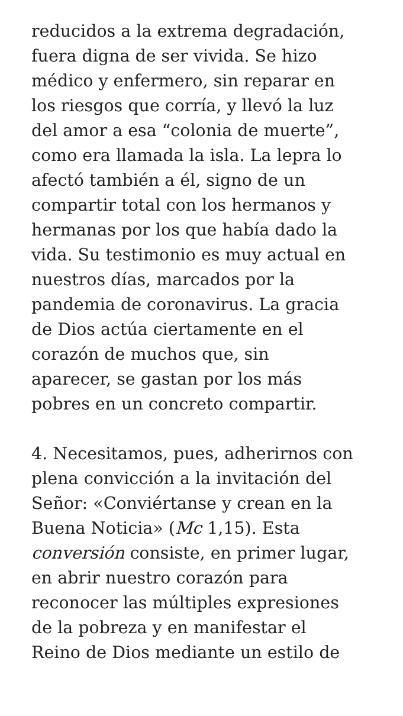reducidos a la extrema degradación,
fuera digna de ser vivida. Se hizo
médico y enfermero, sin reparar en
los riesgos que corría, y llevó la luz
del amor a esa “colonia de muerte”,
como era llamada la isla. La lepra lo
afectó también a él, signo de un
compartir total con los hermanos y
hermanas por los que había dado la
vida. Su testimonio es muy actual en
nuestros días, marcados por la
pandemia de coronavirus. La gracia
de Dios actúa ciertamente en el
corazón de muchos que, sin
aparecer, se gastan por los más
pobres en un concreto compartir.
4. Necesitamos, pues, adherirnos con
plena convicción a la invitación del
Señor: «Conviértanse y crean en la
Buena Noticia» (Mc 1,15). Esta
conversión consiste, en primer lugar,
en abrir nuestro corazón para
reconocer las múltiples expresiones
de la pobreza y en manifestar el
Reino de Dios mediante un estilo de